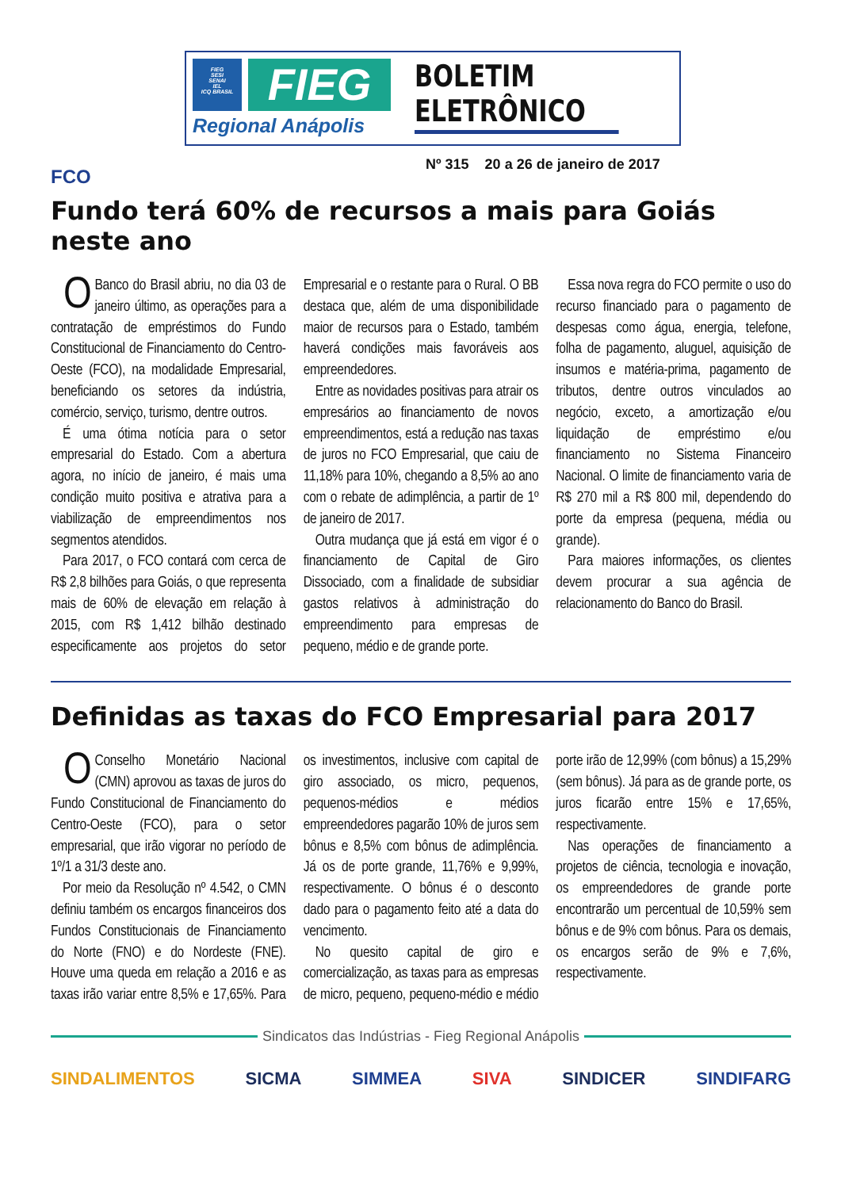FIEG
SESI
SENAI
IEL
ICQ BRASIL
FIEG
Regional Anápolis
BOLETIM ELETRÔNICO
Nº 315 20 a 26 de janeiro de 2017
FCO
Fundo terá 60% de recursos a mais para Goiás neste ano
OBanco do Brasil abriu, no dia 03 de janeiro último, as operações para a contratação de empréstimos do Fundo Constitucional de Financiamento do Centro-Oeste (FCO), na modalidade Empresarial, beneficiando os setores da indústria, comércio, serviço, turismo, dentre outros.
É uma ótima notícia para o setor empresarial do Estado. Com a abertura agora, no início de janeiro, é mais uma condição muito positiva e atrativa para a viabilização de empreendimentos nos segmentos atendidos.
Para 2017, o FCO contará com cerca de R$ 2,8 bilhões para Goiás, o que representa mais de 60% de elevação em relação à 2015, com R$ 1,412 bilhão destinado especificamente aos projetos do setor Empresarial e o restante para o Rural. O BB destaca que, além de uma disponibilidade maior de recursos para o Estado, também haverá condições mais favoráveis aos empreendedores.
Entre as novidades positivas para atrair os empresários ao financiamento de novos empreendimentos, está a redução nas taxas de juros no FCO Empresarial, que caiu de 11,18% para 10%, chegando a 8,5% ao ano com o rebate de adimplência, a partir de 1º de janeiro de 2017.
Outra mudança que já está em vigor é o financiamento de Capital de Giro Dissociado, com a finalidade de subsidiar gastos relativos à administração do empreendimento para empresas de pequeno, médio e de grande porte.
Essa nova regra do FCO permite o uso do recurso financiado para o pagamento de despesas como água, energia, telefone, folha de pagamento, aluguel, aquisição de insumos e matéria-prima, pagamento de tributos, dentre outros vinculados ao negócio, exceto, a amortização e/ou liquidação de empréstimo e/ou financiamento no Sistema Financeiro Nacional. O limite de financiamento varia de R$ 270 mil a R$ 800 mil, dependendo do porte da empresa (pequena, média ou grande).
Para maiores informações, os clientes devem procurar a sua agência de relacionamento do Banco do Brasil.
Definidas as taxas do FCO Empresarial para 2017
OConselho Monetário Nacional (CMN) aprovou as taxas de juros do Fundo Constitucional de Financiamento do Centro-Oeste (FCO), para o setor empresarial, que irão vigorar no período de 1º/1 a 31/3 deste ano.
Por meio da Resolução nº 4.542, o CMN definiu também os encargos financeiros dos Fundos Constitucionais de Financiamento do Norte (FNO) e do Nordeste (FNE). Houve uma queda em relação a 2016 e as taxas irão variar entre 8,5% e 17,65%. Para os investimentos, inclusive com capital de giro associado, os micro, pequenos, pequenos-médios e médios empreendedores pagarão 10% de juros sem bônus e 8,5% com bônus de adimplência. Já os de porte grande, 11,76% e 9,99%, respectivamente. O bônus é o desconto dado para o pagamento feito até a data do vencimento.
No quesito capital de giro e comercialização, as taxas para as empresas de micro, pequeno, pequeno-médio e médio porte irão de 12,99% (com bônus) a 15,29% (sem bônus). Já para as de grande porte, os juros ficarão entre 15% e 17,65%, respectivamente.
Nas operações de financiamento a projetos de ciência, tecnologia e inovação, os empreendedores de grande porte encontrarão um percentual de 10,59% sem bônus e de 9% com bônus. Para os demais, os encargos serão de 9% e 7,6%, respectivamente.
Sindicatos das Indústrias - Fieg Regional Anápolis
SINDALIMENTOS SICMA SIMMEA SIVA SINDICER SINDIFARG